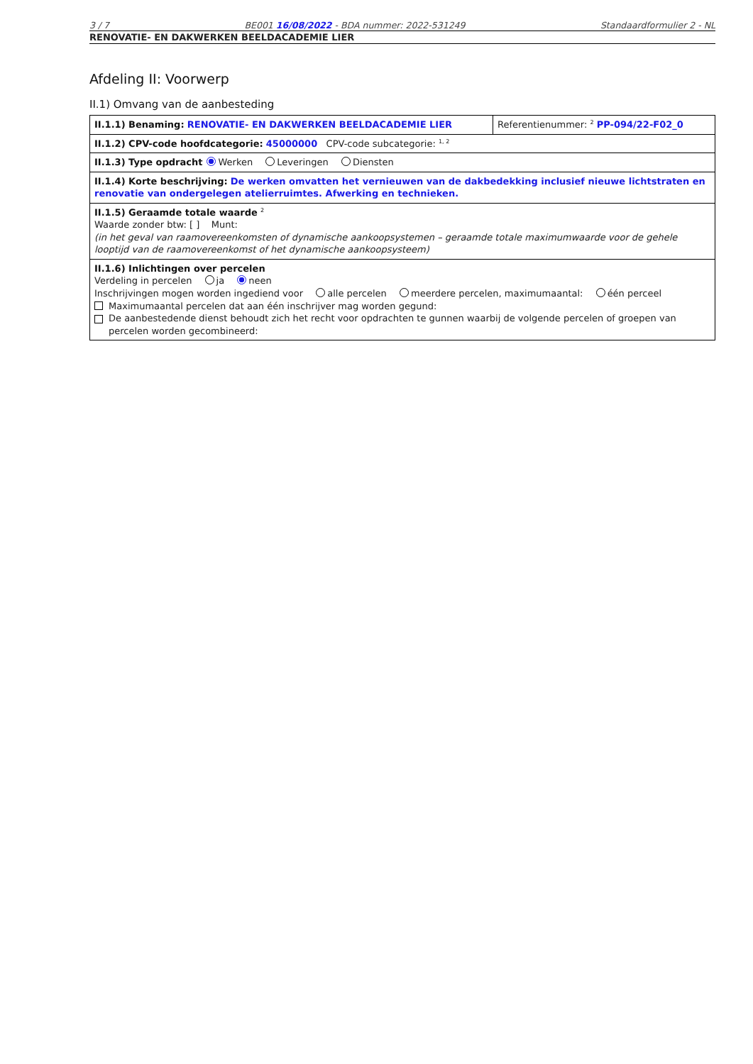3 / 7 BE001 16/08/2022 - BDA nummer: 2022-531249 Standaardformulier 2 - NL
RENOVATIE- EN DAKWERKEN BEELDACADEMIE LIER
Afdeling II: Voorwerp
II.1) Omvang van de aanbesteding
| II.1.1) Benaming: RENOVATIE- EN DAKWERKEN BEELDACADEMIE LIER | Referentienummer: <sup>2</sup> PP-094/22-F02_0 |
| II.1.2) CPV-code hoofdcategorie: 45000000 CPV-code subcategorie: <sup>1, 2</sup> | |
| II.1.3) Type opdracht Werken Leveringen Diensten | |
| II.1.4) Korte beschrijving: De werken omvatten het vernieuwen van de dakbedekking inclusief nieuwe lichtstraten en renovatie van ondergelegen atelierruimtes. Afwerking en technieken. | |
| II.1.5) Geraamde totale waarde <sup>2</sup> Waarde zonder btw: [ ] Munt: (in het geval van raamovereenkomsten of dynamische aankoopsystemen – geraamde totale maximumwaarde voor de gehele looptijd van de raamovereenkomst of het dynamische aankoopsysteem) | |
| II.1.6) Inlichtingen over percelen Verdeling in percelen ja neen Inschrijvingen mogen worden ingediend voor alle percelen meerdere percelen, maximumaantal: één perceel Maximumaantal percelen dat aan één inschrijver mag worden gegund: De aanbestedende dienst behoudt zich het recht voor opdrachten te gunnen waarbij de volgende percelen of groepen van percelen worden gecombineerd: | |